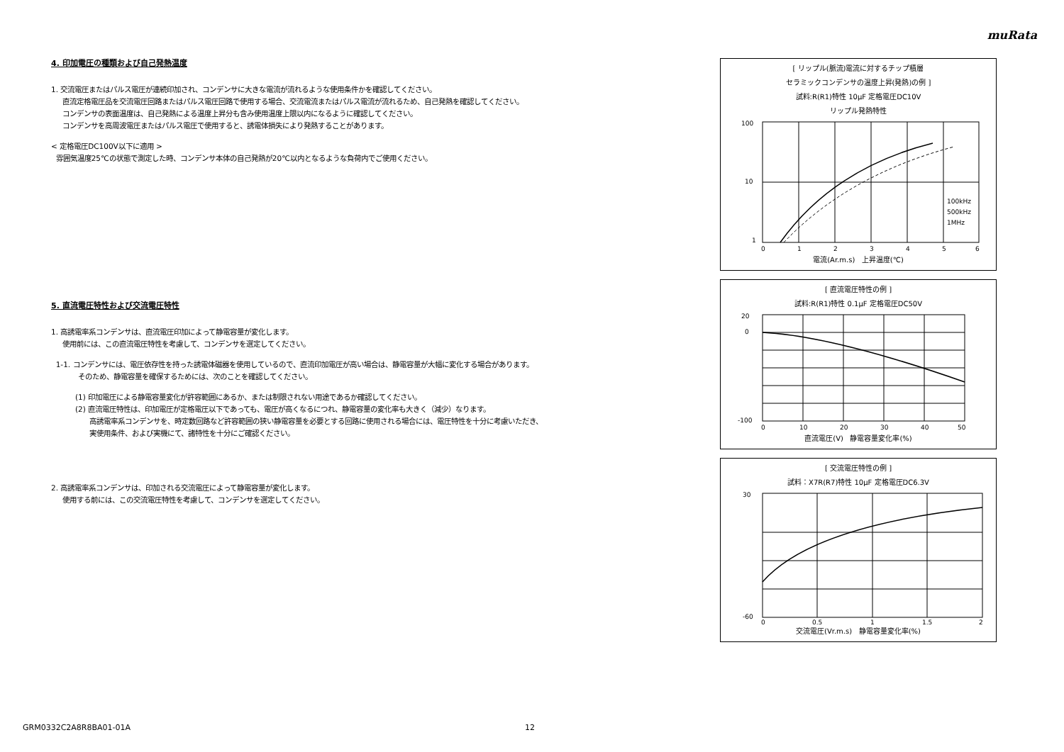muRata
4. 印加電圧の種類および自己発熱温度
1. 交流電圧またはパルス電圧が連続印加され、コンデンサに大きな電流が流れるような使用条件かを確認してください。
直流定格電圧品を交流電圧回路またはパルス電圧回路で使用する場合、交流電流またはパルス電流が流れるため、自己発熱を確認してください。
コンデンサの表面温度は、自己発熱による温度上昇分も含み使用温度上限以内になるように確認してください。
コンデンサを高周波電圧またはパルス電圧で使用すると、誘電体損失により発熱することがあります。
< 定格電圧DC100V以下に適用 >
雰囲気温度25℃の状態で測定した時、コンデンサ本体の自己発熱が20℃以内となるような負荷内でご使用ください。
5. 直流電圧特性および交流電圧特性
1. 高誘電率系コンデンサは、直流電圧印加によって静電容量が変化します。
使用前には、この直流電圧特性を考慮して、コンデンサを選定してください。
1-1. コンデンサには、電圧依存性を持った誘電体磁器を使用しているので、直流印加電圧が高い場合は、静電容量が大幅に変化する場合があります。
そのため、静電容量を確保するためには、次のことを確認してください。
(1) 印加電圧による静電容量変化が許容範囲にあるか、または制限されない用途であるか確認してください。
(2) 直流電圧特性は、印加電圧が定格電圧以下であっても、電圧が高くなるにつれ、静電容量の変化率も大きく（減少）なります。
高誘電率系コンデンサを、時定数回路など許容範囲の狭い静電容量を必要とする回路に使用される場合には、電圧特性を十分に考慮いただき、
実使用条件、および実機にて、諸特性を十分にご確認ください。
2. 高誘電率系コンデンサは、印加される交流電圧によって静電容量が変化します。
使用する前には、この交流電圧特性を考慮して、コンデンサを選定してください。
[ リップル(脈流)電流に対するチップ積層
セラミックコンデンサの温度上昇(発熱)の例 ]
試料:R(R1)特性 10μF 定格電圧DC10V
リップル発熱特性
100
10
1
0
1
2
3
4
5
6
100kHz
500kHz
1MHz
電流(Ar.m.s) 上昇温度(℃)
[ 直流電圧特性の例 ]
試料:R(R1)特性 0.1μF 定格電圧DC50V
20
0
-100
0
10
20
30
40
50
直流電圧(V) 静電容量変化率(%)
[ 交流電圧特性の例 ]
試料：X7R(R7)特性 10μF 定格電圧DC6.3V
30
-60
0
0.5
1
1.5
2
交流電圧(Vr.m.s) 静電容量変化率(%)
GRM0332C2A8R8BA01-01A 12